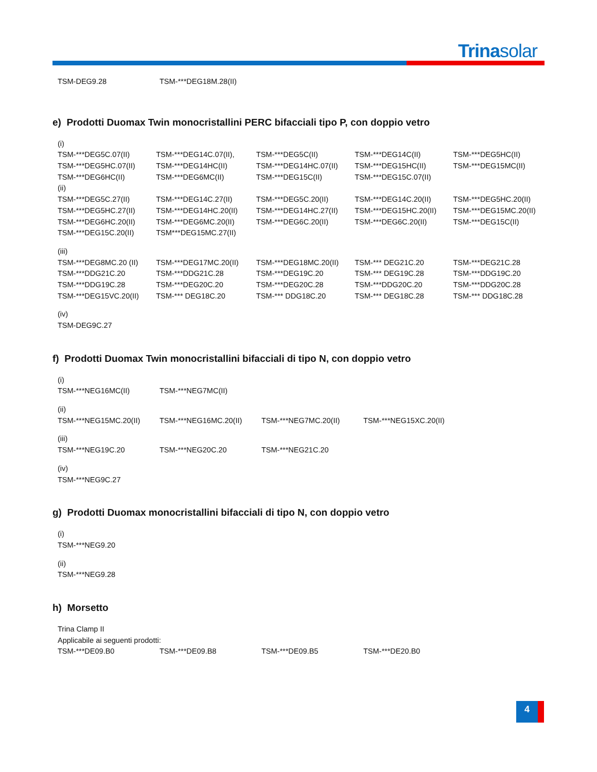Trinasolar
| TSM-DEG9.28 | TSM-***DEG18M.28(II) |
e) Prodotti Duomax Twin monocristallini PERC bifacciali tipo P, con doppio vetro
| (i) | | | | |
| TSM-***DEG5C.07(II) | TSM-***DEG14C.07(II), | TSM-***DEG5C(II) | TSM-***DEG14C(II) | TSM-***DEG5HC(II) |
| TSM-***DEG5HC.07(II) | TSM-***DEG14HC(II) | TSM-***DEG14HC.07(II) | TSM-***DEG15HC(II) | TSM-***DEG15MC(II) |
| TSM-***DEG6HC(II) | TSM-***DEG6MC(II) | TSM-***DEG15C(II) | TSM-***DEG15C.07(II) | |
| (ii) | | | | |
| TSM-***DEG5C.27(II) | TSM-***DEG14C.27(II) | TSM-***DEG5C.20(II) | TSM-***DEG14C.20(II) | TSM-***DEG5HC.20(II) |
| TSM-***DEG5HC.27(II) | TSM-***DEG14HC.20(II) | TSM-***DEG14HC.27(II) | TSM-***DEG15HC.20(II) | TSM-***DEG15MC.20(II) |
| TSM-***DEG6HC.20(II) | TSM-***DEG6MC.20(II) | TSM-***DEG6C.20(II) | TSM-***DEG6C.20(II) | TSM-***DEG15C(II) |
| TSM-***DEG15C.20(II) | TSM***DEG15MC.27(II) | | | |
| (iii) | | | | |
| TSM-***DEG8MC.20 (II) | TSM-***DEG17MC.20(II) | TSM-***DEG18MC.20(II) | TSM-*** DEG21C.20 | TSM-***DEG21C.28 |
| TSM-***DDG21C.20 | TSM-***DDG21C.28 | TSM-***DEG19C.20 | TSM-*** DEG19C.28 | TSM-***DDG19C.20 |
| TSM-***DDG19C.28 | TSM-***DEG20C.20 | TSM-***DEG20C.28 | TSM-***DDG20C.20 | TSM-***DDG20C.28 |
| TSM-***DEG15VC.20(II) | TSM-*** DEG18C.20 | TSM-*** DDG18C.20 | TSM-*** DEG18C.28 | TSM-*** DDG18C.28 |
| (iv) | | | | |
| TSM-DEG9C.27 | | | | |
f) Prodotti Duomax Twin monocristallini bifacciali di tipo N, con doppio vetro
| (i) | | | |
| TSM-***NEG16MC(II) | TSM-***NEG7MC(II) | | |
| (ii) | | | |
| TSM-***NEG15MC.20(II) | TSM-***NEG16MC.20(II) | TSM-***NEG7MC.20(II) | TSM-***NEG15XC.20(II) |
| (iii) | | | |
| TSM-***NEG19C.20 | TSM-***NEG20C.20 | TSM-***NEG21C.20 | |
| (iv) | | | |
| TSM-***NEG9C.27 | | | |
g) Prodotti Duomax monocristallini bifacciali di tipo N, con doppio vetro
| (i) |
| TSM-***NEG9.20 |
| (ii) |
| TSM-***NEG9.28 |
h) Morsetto
| Trina Clamp II | | | |
| Applicabile ai seguenti prodotti: | | | |
| TSM-***DE09.B0 | TSM-***DE09.B8 | TSM-***DE09.B5 | TSM-***DE20.B0 |
4